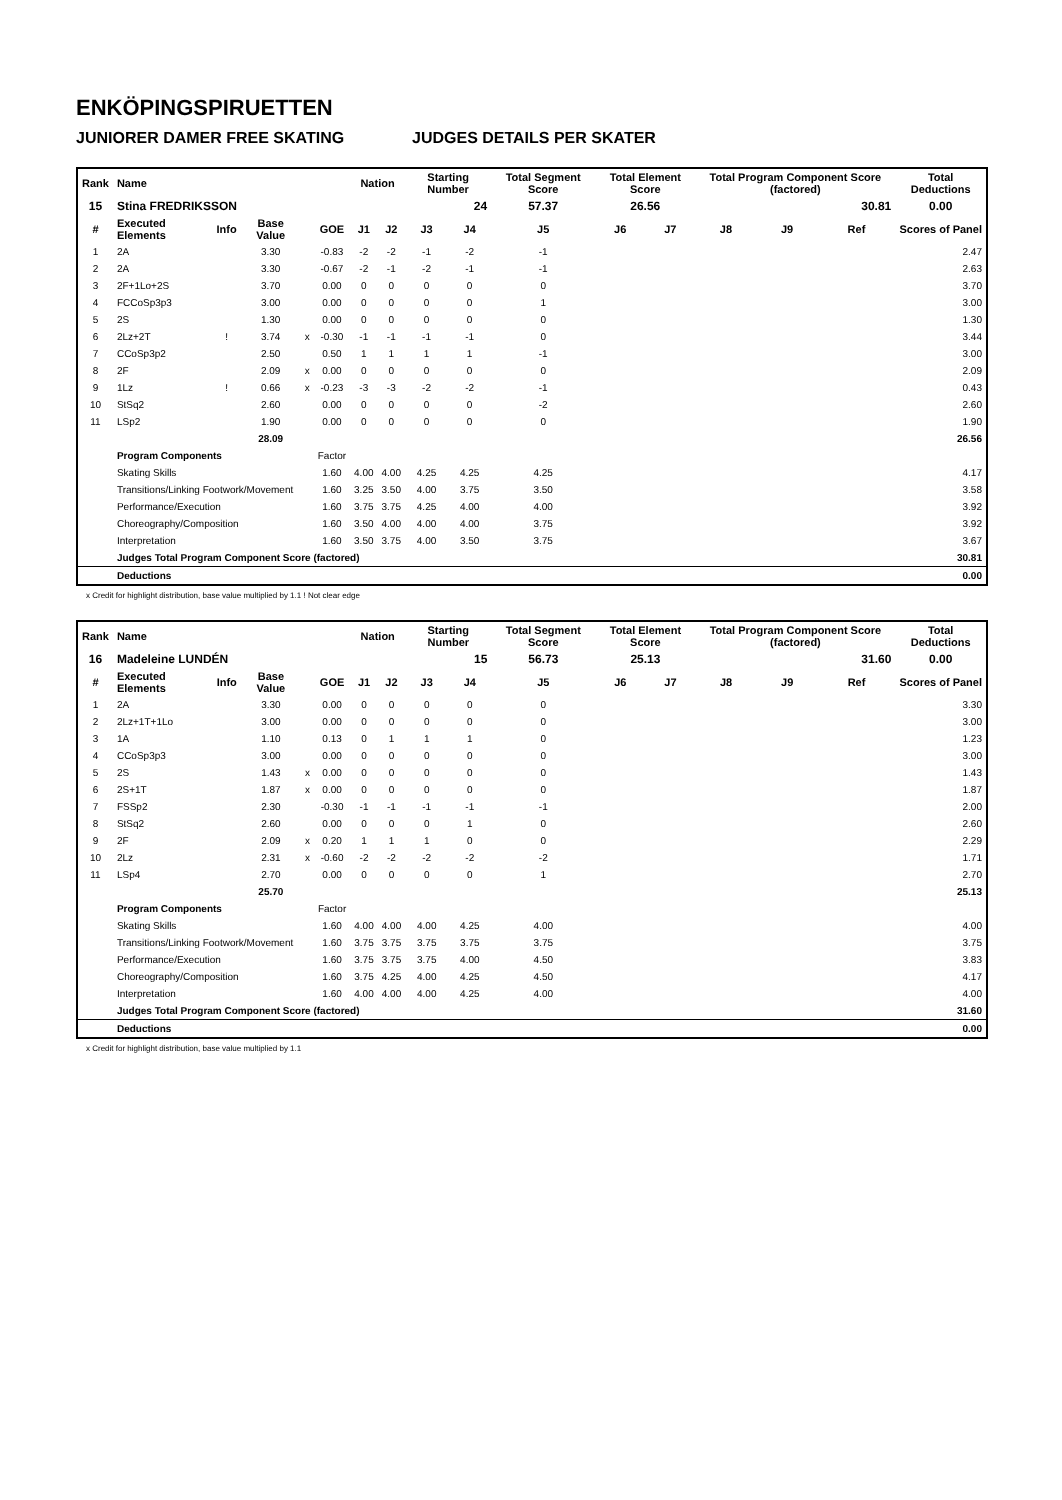ENKÖPINGSPIRUETTEN
JUNIORER DAMER FREE SKATING JUDGES DETAILS PER SKATER
| Rank | Name | | | | | Nation | | Starting Number | | Total Segment Score | Total Element Score | | Total Program Component Score (factored) | | | Total Deductions |
| --- | --- | --- | --- | --- | --- | --- | --- | --- | --- | --- | --- | --- | --- | --- | --- | --- |
| 15 | Stina FREDRIKSSON | | | | | | | 24 | | 57.37 | 26.56 | | 30.81 | | | 0.00 |
| # | Executed Elements | Info | Base Value | | GOE | J1 | J2 | J3 | J4 | J5 | J6 | J7 | J8 | J9 | Ref | Scores of Panel |
| 1 | 2A | | 3.30 | | -0.83 | -2 | -2 | -1 | -2 | -1 | | | | | | 2.47 |
| 2 | 2A | | 3.30 | | -0.67 | -2 | -1 | -2 | -1 | -1 | | | | | | 2.63 |
| 3 | 2F+1Lo+2S | | 3.70 | | 0.00 | 0 | 0 | 0 | 0 | 0 | | | | | | 3.70 |
| 4 | FCCoSp3p3 | | 3.00 | | 0.00 | 0 | 0 | 0 | 0 | 1 | | | | | | 3.00 |
| 5 | 2S | | 1.30 | | 0.00 | 0 | 0 | 0 | 0 | 0 | | | | | | 1.30 |
| 6 | 2Lz+2T | ! | 3.74 | x | -0.30 | -1 | -1 | -1 | -1 | 0 | | | | | | 3.44 |
| 7 | CCoSp3p2 | | 2.50 | | 0.50 | 1 | 1 | 1 | 1 | -1 | | | | | | 3.00 |
| 8 | 2F | | 2.09 | x | 0.00 | 0 | 0 | 0 | 0 | 0 | | | | | | 2.09 |
| 9 | 1Lz | ! | 0.66 | x | -0.23 | -3 | -3 | -2 | -2 | -1 | | | | | | 0.43 |
| 10 | StSq2 | | 2.60 | | 0.00 | 0 | 0 | 0 | 0 | -2 | | | | | | 2.60 |
| 11 | LSp2 | | 1.90 | | 0.00 | 0 | 0 | 0 | 0 | 0 | | | | | | 1.90 |
| | | | 28.09 | | | | | | | | | | | | | 26.56 |
| | Program Components | | | | Factor | | | | | | | | | | | |
| | Skating Skills | | | | 1.60 | 4.00 | 4.00 | 4.25 | 4.25 | 4.25 | | | | | | 4.17 |
| | Transitions/Linking Footwork/Movement | | | | 1.60 | 3.25 | 3.50 | 4.00 | 3.75 | 3.50 | | | | | | 3.58 |
| | Performance/Execution | | | | 1.60 | 3.75 | 3.75 | 4.25 | 4.00 | 4.00 | | | | | | 3.92 |
| | Choreography/Composition | | | | 1.60 | 3.50 | 4.00 | 4.00 | 4.00 | 3.75 | | | | | | 3.92 |
| | Interpretation | | | | 1.60 | 3.50 | 3.75 | 4.00 | 3.50 | 3.75 | | | | | | 3.67 |
| | Judges Total Program Component Score (factored) | | | | | | | | | | | | | | | 30.81 |
| | Deductions | | | | | | | | | | | | | | | 0.00 |
x Credit for highlight distribution, base value multiplied by 1.1 ! Not clear edge
| Rank | Name | | | | | Nation | | Starting Number | | Total Segment Score | Total Element Score | | Total Program Component Score (factored) | | | Total Deductions |
| --- | --- | --- | --- | --- | --- | --- | --- | --- | --- | --- | --- | --- | --- | --- | --- | --- |
| 16 | Madeleine LUNDÉN | | | | | | | 15 | | 56.73 | 25.13 | | 31.60 | | | 0.00 |
| # | Executed Elements | Info | Base Value | | GOE | J1 | J2 | J3 | J4 | J5 | J6 | J7 | J8 | J9 | Ref | Scores of Panel |
| 1 | 2A | | 3.30 | | 0.00 | 0 | 0 | 0 | 0 | 0 | | | | | | 3.30 |
| 2 | 2Lz+1T+1Lo | | 3.00 | | 0.00 | 0 | 0 | 0 | 0 | 0 | | | | | | 3.00 |
| 3 | 1A | | 1.10 | | 0.13 | 0 | 1 | 1 | 1 | 0 | | | | | | 1.23 |
| 4 | CCoSp3p3 | | 3.00 | | 0.00 | 0 | 0 | 0 | 0 | 0 | | | | | | 3.00 |
| 5 | 2S | | 1.43 | x | 0.00 | 0 | 0 | 0 | 0 | 0 | | | | | | 1.43 |
| 6 | 2S+1T | | 1.87 | x | 0.00 | 0 | 0 | 0 | 0 | 0 | | | | | | 1.87 |
| 7 | FSSp2 | | 2.30 | | -0.30 | -1 | -1 | -1 | -1 | -1 | | | | | | 2.00 |
| 8 | StSq2 | | 2.60 | | 0.00 | 0 | 0 | 0 | 1 | 0 | | | | | | 2.60 |
| 9 | 2F | | 2.09 | x | 0.20 | 1 | 1 | 1 | 0 | 0 | | | | | | 2.29 |
| 10 | 2Lz | | 2.31 | x | -0.60 | -2 | -2 | -2 | -2 | -2 | | | | | | 1.71 |
| 11 | LSp4 | | 2.70 | | 0.00 | 0 | 0 | 0 | 0 | 1 | | | | | | 2.70 |
| | | | 25.70 | | | | | | | | | | | | | 25.13 |
| | Program Components | | | | Factor | | | | | | | | | | | |
| | Skating Skills | | | | 1.60 | 4.00 | 4.00 | 4.00 | 4.25 | 4.00 | | | | | | 4.00 |
| | Transitions/Linking Footwork/Movement | | | | 1.60 | 3.75 | 3.75 | 3.75 | 3.75 | 3.75 | | | | | | 3.75 |
| | Performance/Execution | | | | 1.60 | 3.75 | 3.75 | 3.75 | 4.00 | 4.50 | | | | | | 3.83 |
| | Choreography/Composition | | | | 1.60 | 3.75 | 4.25 | 4.00 | 4.25 | 4.50 | | | | | | 4.17 |
| | Interpretation | | | | 1.60 | 4.00 | 4.00 | 4.00 | 4.25 | 4.00 | | | | | | 4.00 |
| | Judges Total Program Component Score (factored) | | | | | | | | | | | | | | | 31.60 |
| | Deductions | | | | | | | | | | | | | | | 0.00 |
x Credit for highlight distribution, base value multiplied by 1.1